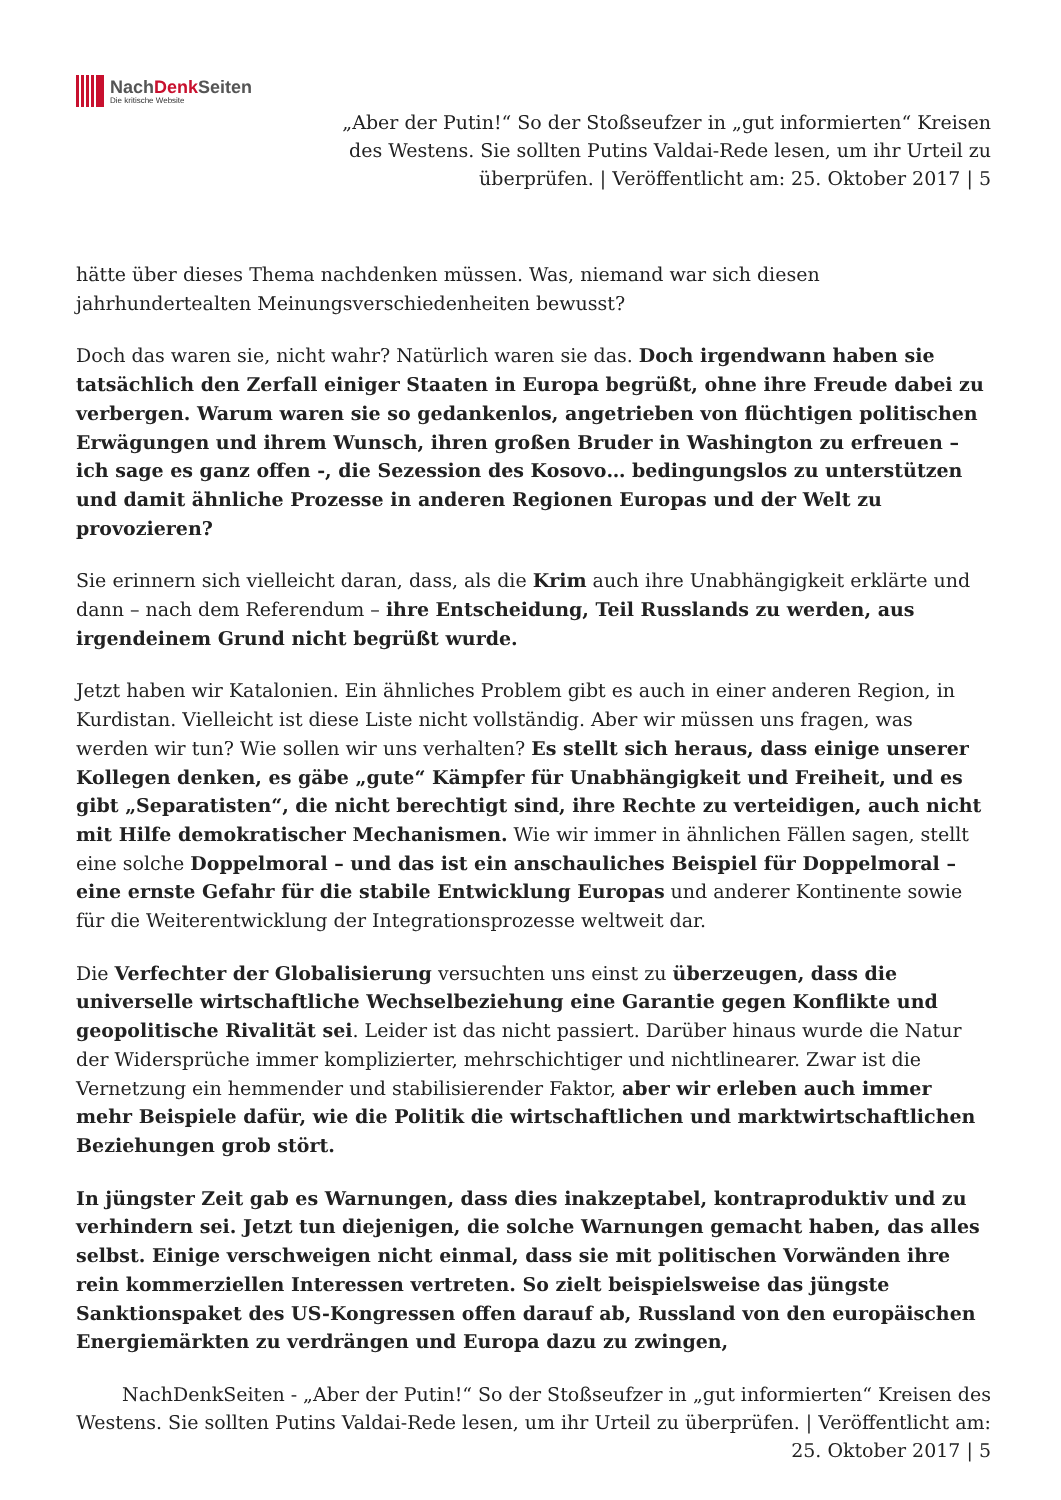NachDenk Seiten
Die kritische Website
„Aber der Putin!“ So der Stoßseufzer in „gut informierten“ Kreisen des Westens. Sie sollten Putins Valdai-Rede lesen, um ihr Urteil zu überprüfen. | Veröffentlicht am: 25. Oktober 2017 | 5
hätte über dieses Thema nachdenken müssen. Was, niemand war sich diesen jahrhundertealten Meinungsverschiedenheiten bewusst?
Doch das waren sie, nicht wahr? Natürlich waren sie das. Doch irgendwann haben sie tatsächlich den Zerfall einiger Staaten in Europa begrüßt, ohne ihre Freude dabei zu verbergen. Warum waren sie so gedankenlos, angetrieben von flüchtigen politischen Erwägungen und ihrem Wunsch, ihren großen Bruder in Washington zu erfreuen – ich sage es ganz offen -, die Sezession des Kosovo… bedingungslos zu unterstützen und damit ähnliche Prozesse in anderen Regionen Europas und der Welt zu provozieren?
Sie erinnern sich vielleicht daran, dass, als die Krim auch ihre Unabhängigkeit erklärte und dann – nach dem Referendum – ihre Entscheidung, Teil Russlands zu werden, aus irgendeinem Grund nicht begrüßt wurde.
Jetzt haben wir Katalonien. Ein ähnliches Problem gibt es auch in einer anderen Region, in Kurdistan. Vielleicht ist diese Liste nicht vollständig. Aber wir müssen uns fragen, was werden wir tun? Wie sollen wir uns verhalten? Es stellt sich heraus, dass einige unserer Kollegen denken, es gäbe „gute“ Kämpfer für Unabhängigkeit und Freiheit, und es gibt „Separatisten“, die nicht berechtigt sind, ihre Rechte zu verteidigen, auch nicht mit Hilfe demokratischer Mechanismen. Wie wir immer in ähnlichen Fällen sagen, stellt eine solche Doppelmoral – und das ist ein anschauliches Beispiel für Doppelmoral – eine ernste Gefahr für die stabile Entwicklung Europas und anderer Kontinente sowie für die Weiterentwicklung der Integrationsprozesse weltweit dar.
Die Verfechter der Globalisierung versuchten uns einst zu überzeugen, dass die universelle wirtschaftliche Wechselbeziehung eine Garantie gegen Konflikte und geopolitische Rivalität sei. Leider ist das nicht passiert. Darüber hinaus wurde die Natur der Widersprüche immer komplizierter, mehrschichtiger und nichtlinearer. Zwar ist die Vernetzung ein hemmender und stabilisierender Faktor, aber wir erleben auch immer mehr Beispiele dafür, wie die Politik die wirtschaftlichen und marktwirtschaftlichen Beziehungen grob stört.
In jüngster Zeit gab es Warnungen, dass dies inakzeptabel, kontraproduktiv und zu verhindern sei. Jetzt tun diejenigen, die solche Warnungen gemacht haben, das alles selbst. Einige verschweigen nicht einmal, dass sie mit politischen Vorwänden ihre rein kommerziellen Interessen vertreten. So zielt beispielsweise das jüngste Sanktionspaket des US-Kongressen offen darauf ab, Russland von den europäischen Energiemärkten zu verdrängen und Europa dazu zu zwingen,
NachDenkSeiten - „Aber der Putin!“ So der Stoßseufzer in „gut informierten“ Kreisen des Westens. Sie sollten Putins Valdai-Rede lesen, um ihr Urteil zu überprüfen. | Veröffentlicht am: 25. Oktober 2017 | 5